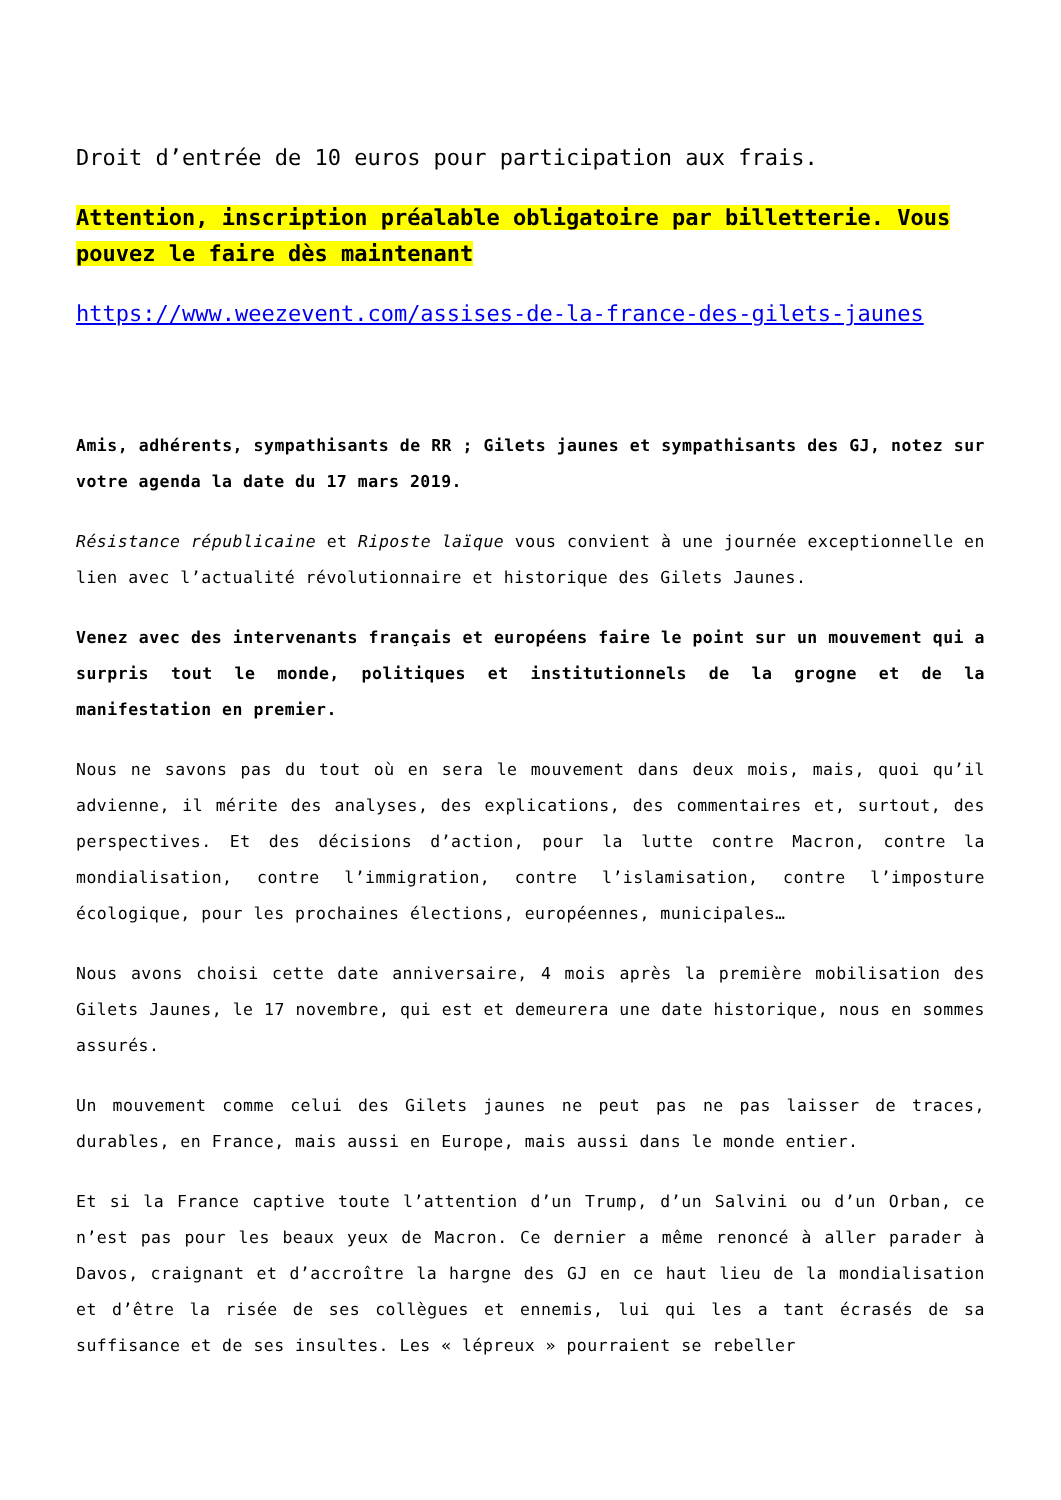Droit d’entrée de 10 euros pour participation aux frais.
Attention, inscription préalable obligatoire par billetterie. Vous pouvez le faire dès maintenant
https://www.weezevent.com/assises-de-la-france-des-gilets-jaunes
Amis, adhérents, sympathisants de RR ; Gilets jaunes et sympathisants des GJ, notez sur votre agenda la date du 17 mars 2019.
Résistance républicaine et Riposte laïque vous convient à une journée exceptionnelle en lien avec l’actualité révolutionnaire et historique des Gilets Jaunes.
Venez avec des intervenants français et européens faire le point sur un mouvement qui a surpris tout le monde, politiques et institutionnels de la grogne et de la manifestation en premier.
Nous ne savons pas du tout où en sera le mouvement dans deux mois, mais, quoi qu’il advienne, il mérite des analyses, des explications, des commentaires et, surtout, des perspectives. Et des décisions d’action, pour la lutte contre Macron, contre la mondialisation, contre l’immigration, contre l’islamisation, contre l’imposture écologique, pour les prochaines élections, européennes, municipales…
Nous avons choisi cette date anniversaire, 4 mois après la première mobilisation des Gilets Jaunes, le 17 novembre, qui est et demeurera une date historique, nous en sommes assurés.
Un mouvement comme celui des Gilets jaunes ne peut pas ne pas laisser de traces, durables, en France, mais aussi en Europe, mais aussi dans le monde entier.
Et si la France captive toute l’attention d’un Trump, d’un Salvini ou d’un Orban, ce n’est pas pour les beaux yeux de Macron. Ce dernier a même renoncé à aller parader à Davos, craignant et d’accroître la hargne des GJ en ce haut lieu de la mondialisation et d’être la risée de ses collègues et ennemis, lui qui les a tant écrasés de sa suffisance et de ses insultes. Les « lépreux » pourraient se rebeller